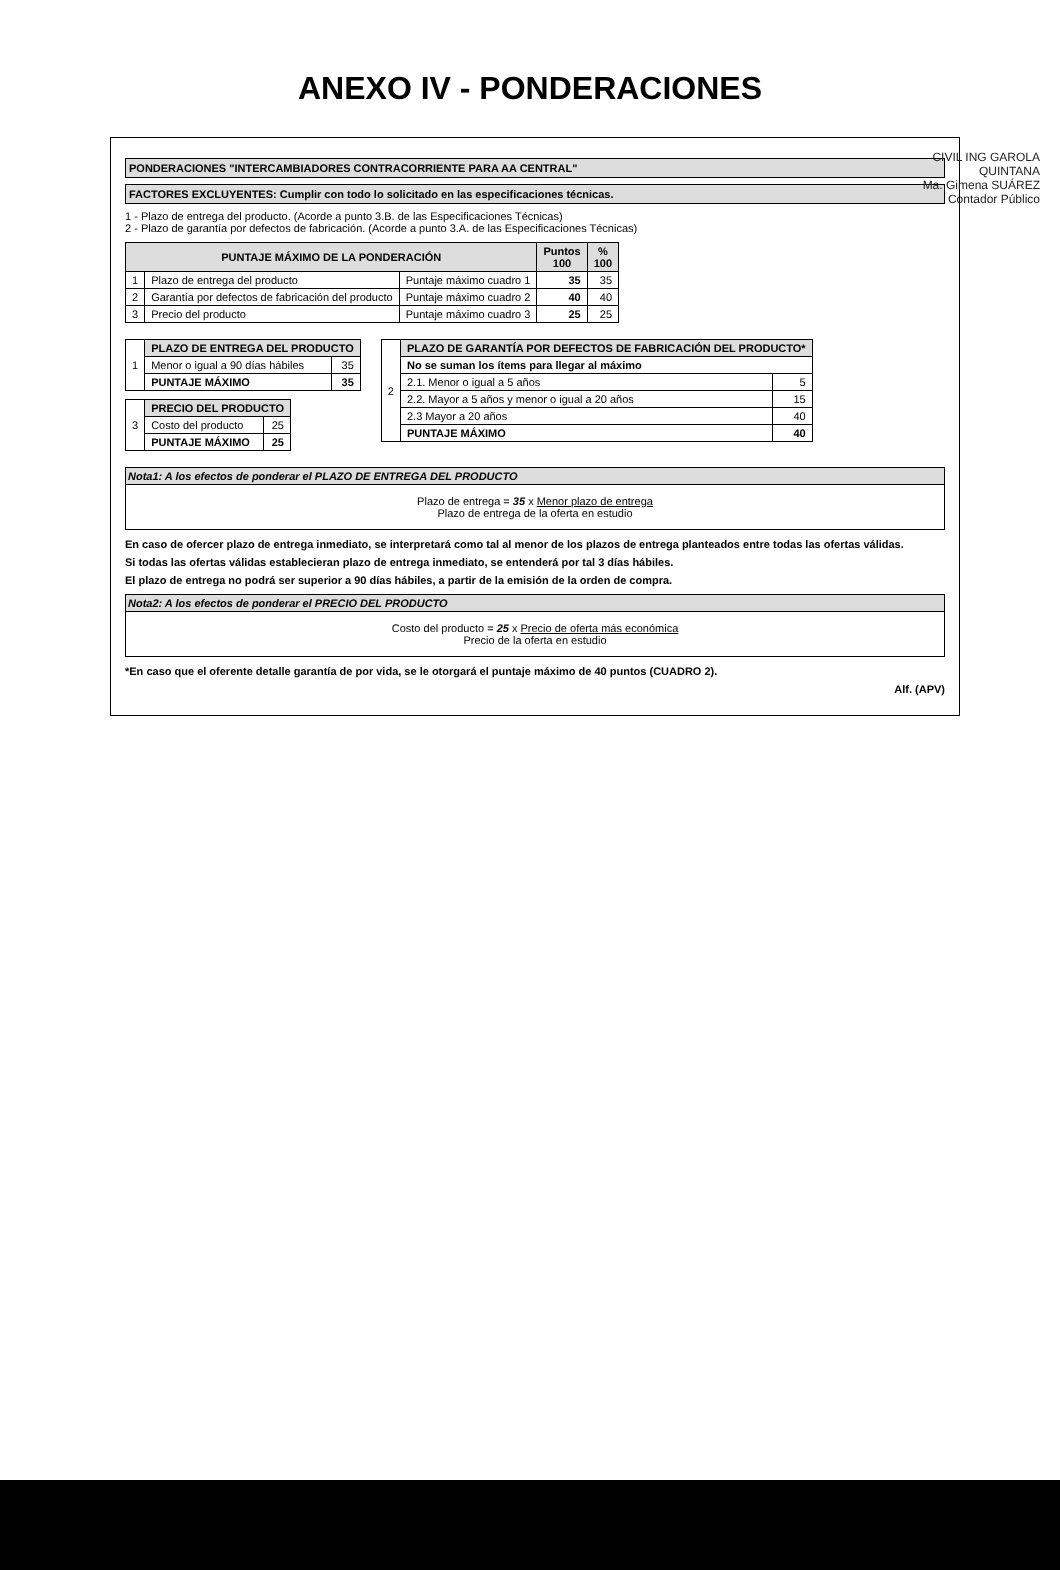ANEXO IV - PONDERACIONES
CIVIL ING GAROLA QUINTANA
Ma. Gimena SUÁREZ
Contador Público
PONDERACIONES "INTERCAMBIADORES CONTRACORRIENTE PARA AA CENTRAL"
FACTORES EXCLUYENTES: Cumplir con todo lo solicitado en las especificaciones técnicas.
1 - Plazo de entrega del producto. (Acorde a punto 3.B. de las Especificaciones Técnicas)
2 - Plazo de garantía por defectos de fabricación. (Acorde a punto 3.A. de las Especificaciones Técnicas)
| PUNTAJE MÁXIMO DE LA PONDERACIÓN | | | Puntos 100 | % 100 |
| --- | --- | --- | --- | --- |
| 1 | Plazo de entrega del producto | Puntaje máximo cuadro 1 | 35 | 35 |
| 2 | Garantía por defectos de fabricación del producto | Puntaje máximo cuadro 2 | 40 | 40 |
| 3 | Precio del producto | Puntaje máximo cuadro 3 | 25 | 25 |
| 1 | PLAZO DE ENTREGA DEL PRODUCTO | |
| | Menor o igual a 90 días hábiles | 35 |
| | PUNTAJE MÁXIMO | 35 |
| 3 | PRECIO DEL PRODUCTO | |
| | Costo del producto | 25 |
| | PUNTAJE MÁXIMO | 25 |
| 2 | PLAZO DE GARANTÍA POR DEFECTOS DE FABRICACIÓN DEL PRODUCTO* | |
| | No se suman los ítems para llegar al máximo | |
| | 2.1. Menor o igual a 5 años | 5 |
| | 2.2. Mayor a 5 años y menor o igual a 20 años | 15 |
| | 2.3 Mayor a 20 años | 40 |
| | PUNTAJE MÁXIMO | 40 |
Nota1: A los efectos de ponderar el PLAZO DE ENTREGA DEL PRODUCTO
Plazo de entrega = 35 x Menor plazo de entrega
Plazo de entrega de la oferta en estudio
En caso de ofercer plazo de entrega inmediato, se interpretará como tal al menor de los plazos de entrega planteados entre todas las ofertas válidas.
Si todas las ofertas válidas establecieran plazo de entrega inmediato, se entenderá por tal 3 días hábiles.
El plazo de entrega no podrá ser superior a 90 días hábiles, a partir de la emisión de la orden de compra.
Nota2: A los efectos de ponderar el PRECIO DEL PRODUCTO
Costo del producto = 25 x Precio de oferta más económica
Precio de la oferta en estudio
*En caso que el oferente detalle garantía de por vida, se le otorgará el puntaje máximo de 40 puntos (CUADRO 2).
Alf. (APV)